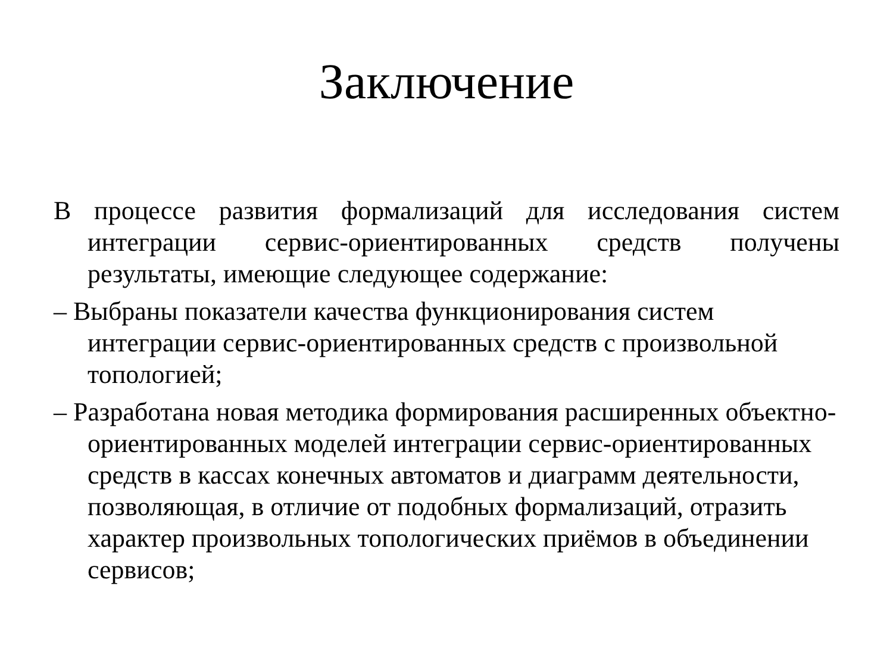Заключение
В процессе развития формализаций для исследования систем интеграции сервис-ориентированных средств получены результаты, имеющие следующее содержание:
– Выбраны показатели качества функционирования систем интеграции сервис-ориентированных средств с произвольной топологией;
– Разработана новая методика формирования расширенных объектно-ориентированных моделей интеграции сервис-ориентированных средств в кассах конечных автоматов и диаграмм деятельности, позволяющая, в отличие от подобных формализаций, отразить характер произвольных топологических приёмов в объединении сервисов;